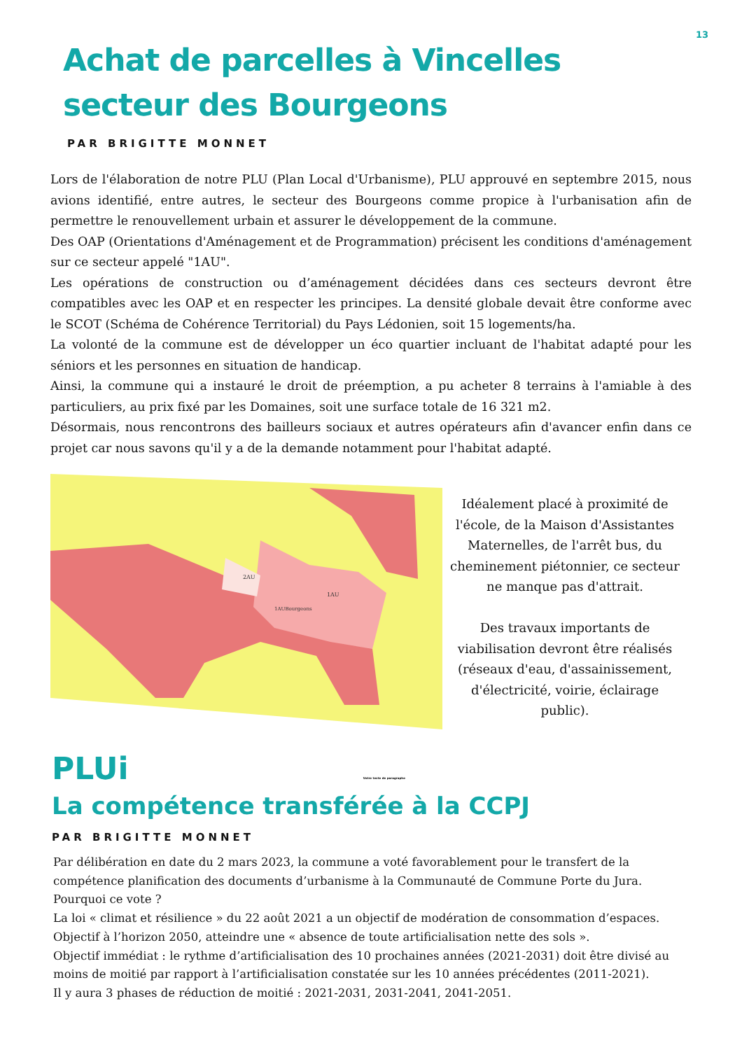13
Achat de parcelles à Vincelles
secteur des Bourgeons
PAR BRIGITTE MONNET
Lors de l'élaboration de notre PLU (Plan Local d'Urbanisme), PLU approuvé en septembre 2015, nous avions identifié, entre autres, le secteur des Bourgeons comme propice à l'urbanisation afin de permettre le renouvellement urbain et assurer le développement de la commune.
Des OAP (Orientations d'Aménagement et de Programmation) précisent les conditions d'aménagement sur ce secteur appelé "1AU".
Les opérations de construction ou d’aménagement décidées dans ces secteurs devront être compatibles avec les OAP et en respecter les principes. La densité globale devait être conforme avec le SCOT (Schéma de Cohérence Territorial) du Pays Lédonien, soit 15 logements/ha.
La volonté de la commune est de développer un éco quartier incluant de l'habitat adapté pour les séniors et les personnes en situation de handicap.
Ainsi, la commune qui a instauré le droit de préemption, a pu acheter 8 terrains à l'amiable à des particuliers, au prix fixé par les Domaines, soit une surface totale de 16 321 m2.
Désormais, nous rencontrons des bailleurs sociaux et autres opérateurs afin d'avancer enfin dans ce projet car nous savons qu'il y a de la demande notamment pour l'habitat adapté.
2AU
1AU
1AUBourgeons
Idéalement placé à proximité de l'école, de la Maison d'Assistantes Maternelles, de l'arrêt bus, du cheminement piétonnier, ce secteur ne manque pas d'attrait.
Des travaux importants de viabilisation devront être réalisés (réseaux d'eau, d'assainissement, d'électricité, voirie, éclairage public).
PLUi Votre texte de paragraphe
La compétence transférée à la CCPJ
PAR BRIGITTE MONNET
Par délibération en date du 2 mars 2023, la commune a voté favorablement pour le transfert de la compétence planification des documents d’urbanisme à la Communauté de Commune Porte du Jura.
Pourquoi ce vote ?
La loi « climat et résilience » du 22 août 2021 a un objectif de modération de consommation d’espaces.
Objectif à l’horizon 2050, atteindre une « absence de toute artificialisation nette des sols ».
Objectif immédiat : le rythme d’artificialisation des 10 prochaines années (2021-2031) doit être divisé au moins de moitié par rapport à l’artificialisation constatée sur les 10 années précédentes (2011-2021).
Il y aura 3 phases de réduction de moitié : 2021-2031, 2031-2041, 2041-2051.